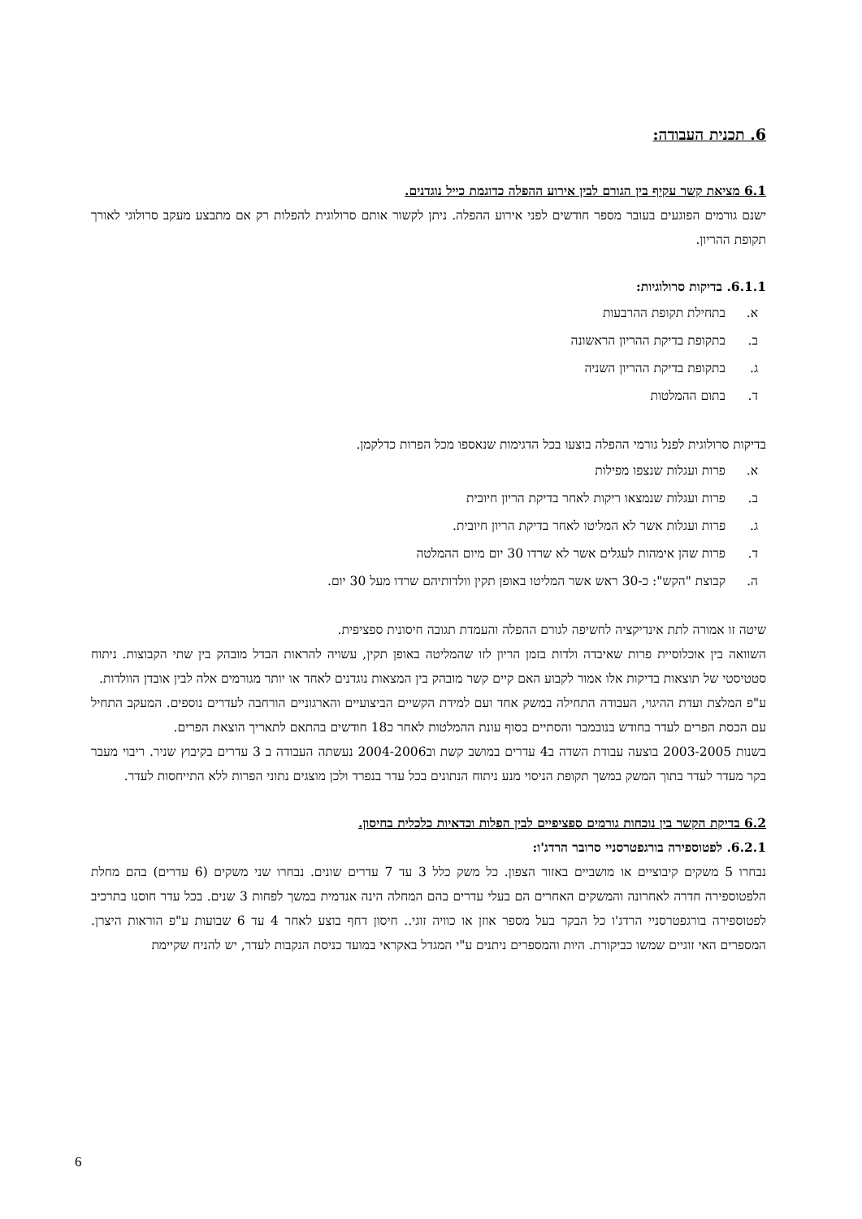6. תכנית העבודה:
6.1 מציאת קשר עקיף בין הגורם לבין אירוע ההפלה כדוגמת כייל נוגדנים.
ישנם גורמים הפוגעים בעובר מספר חודשים לפני אירוע ההפלה. ניתן לקשור אותם סרולוגית להפלות רק אם מתבצע מעקב סרולוגי לאורך תקופת ההריון.
6.1.1. בדיקות סרולוגיות:
א. בתחילת תקופת ההרבעות
ב. בתקופת בדיקת ההריון הראשונה
ג. בתקופת בדיקת ההריון השניה
ד. בתום ההמלטות
בדיקות סרולוגית לפנל גורמי ההפלה בוצעו בכל הדגימות שנאספו מכל הפרות כדלקמן.
א. פרות ועגלות שנצפו מפילות
ב. פרות ועגלות שנמצאו ריקות לאחר בדיקת הריון חיובית
ג. פרות ועגלות אשר לא המליטו לאחר בדיקת הריון חיובית.
ד. פרות שהן אימהות לעגלים אשר לא שרדו 30 יום מיום ההמלטה
ה. קבוצת "הקש": כ-30 ראש אשר המליטו באופן תקין וולדותיהם שרדו מעל 30 יום.
שיטה זו אמורה לתת אינדיקציה לחשיפה לגורם ההפלה והעמדת תגובה חיסונית ספציפית.
השוואה בין אוכלוסיית פרות שאיבדה ולדות בזמן הריון לזו שהמליטה באופן תקין, עשויה להראות הבדל מובהק בין שתי הקבוצות. ניתוח סטטיסטי של תוצאות בדיקות אלו אמור לקבוע האם קיים קשר מובהק בין המצאות נוגדנים לאחד או יותר מגורמים אלה לבין אובדן הוולדות.
ע"פ המלצת ועדת ההיגוי, העבודה התחילה במשק אחד ועם למידת הקשיים הביצועיים והארגוניים הורחבה לעדרים נוספים. המעקב התחיל עם הכסת הפרים לעדר בחודש בנובמבר והסתיים בסוף עונת ההמלטות לאחר כ18 חודשים בהתאם לתאריך הוצאת הפרים.
בשנות 2003-2005 בוצעה עבודת השדה ב4 עדרים במושב קשת וב2004-2006 נעשתה העבודה ב 3 עדרים בקיבוץ שניר. ריבוי מעבר בקר מעדר לעדר בתוך המשק במשך תקופת הניסוי מנע ניתוח הנתונים בכל עדר בנפרד ולכן מוצגים נתוני הפרות ללא התייחסות לעדר.
6.2 בדיקת הקשר בין נוכחות גורמים ספציפיים לבין הפלות וכדאיות כלכלית בחיסון.
6.2.1. לפטוספירה בורגפטרסניי סרובר הרדג'ו:
נבחרו 5 משקים קיבוציים או מושביים באזור הצפון. כל משק כלל 3 עד 7 עדרים שונים. נבחרו שני משקים (6 עדרים) בהם מחלת הלפטוספירה חדרה לאחרונה והמשקים האחרים הם בעלי עדרים בהם המחלה הינה אנדמית במשך לפחות 3 שנים. בכל עדר חוסנו בתרכיב לפטוספירה בורגפטרסניי הרדג'ו כל הבקר בעל מספר אוזן או כוויה זוגי.. חיסון דחף בוצע לאחר 4 עד 6 שבועות ע"פ הוראות היצרן. המספרים האי זוגיים שמשו כביקורת. היות והמספרים ניתנים ע"י המגדל באקראי במועד כניסת הנקבות לעדר, יש להניח שקיימת
6